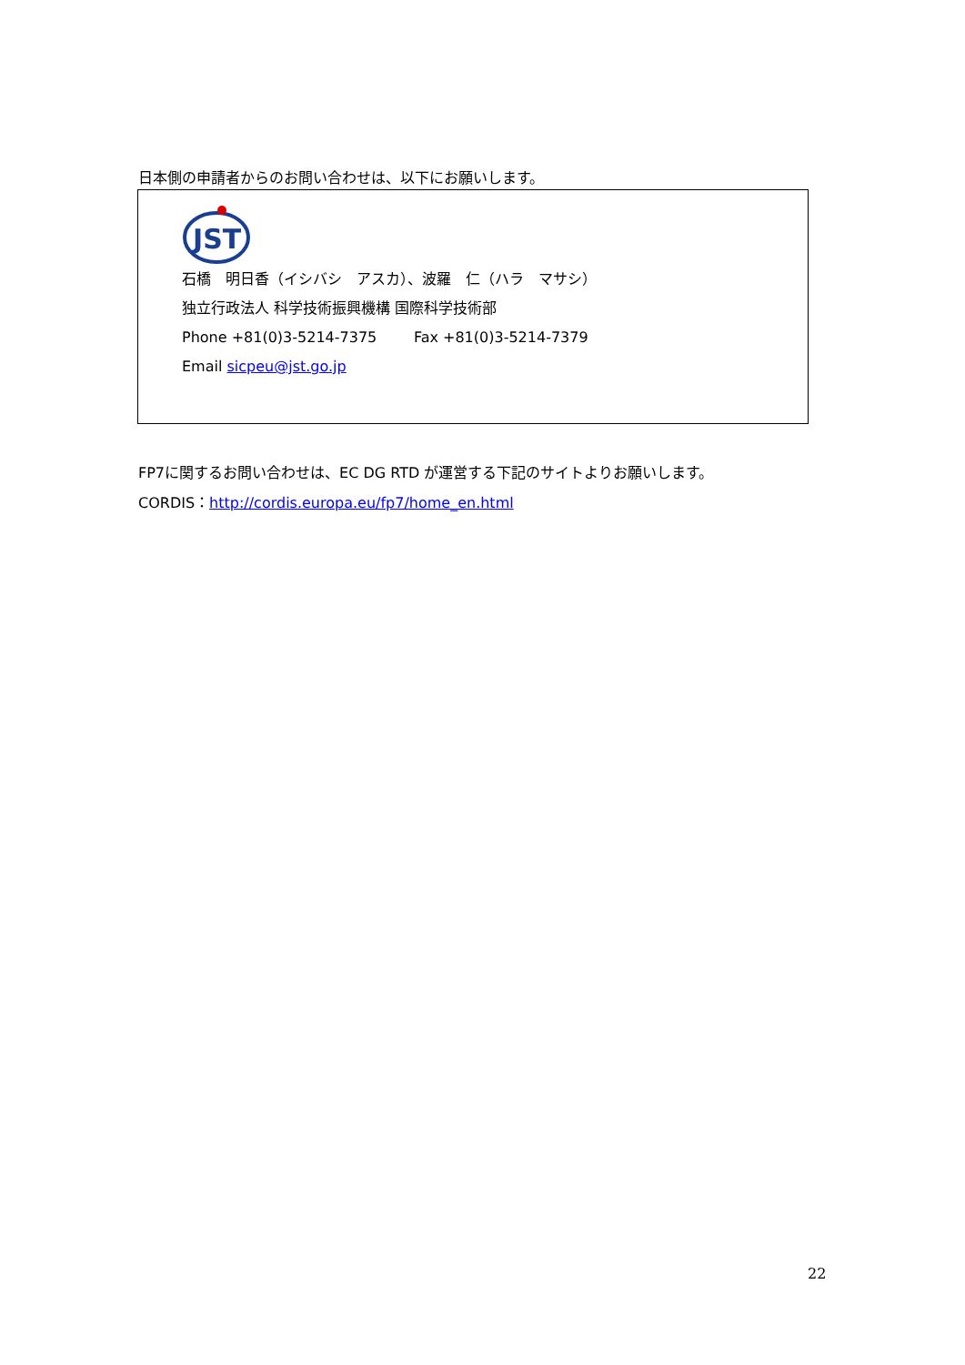日本側の申請者からのお問い合わせは、以下にお願いします。
JST
石橋　明日香（イシバシ　アスカ）、波羅　仁（ハラ　マサシ）
独立行政法人 科学技術振興機構 国際科学技術部
Phone +81(0)3-5214-7375 Fax +81(0)3-5214-7379
Email sicpeu@jst.go.jp
FP7に関するお問い合わせは、EC DG RTD が運営する下記のサイトよりお願いします。
CORDIS：http://cordis.europa.eu/fp7/home_en.html
22